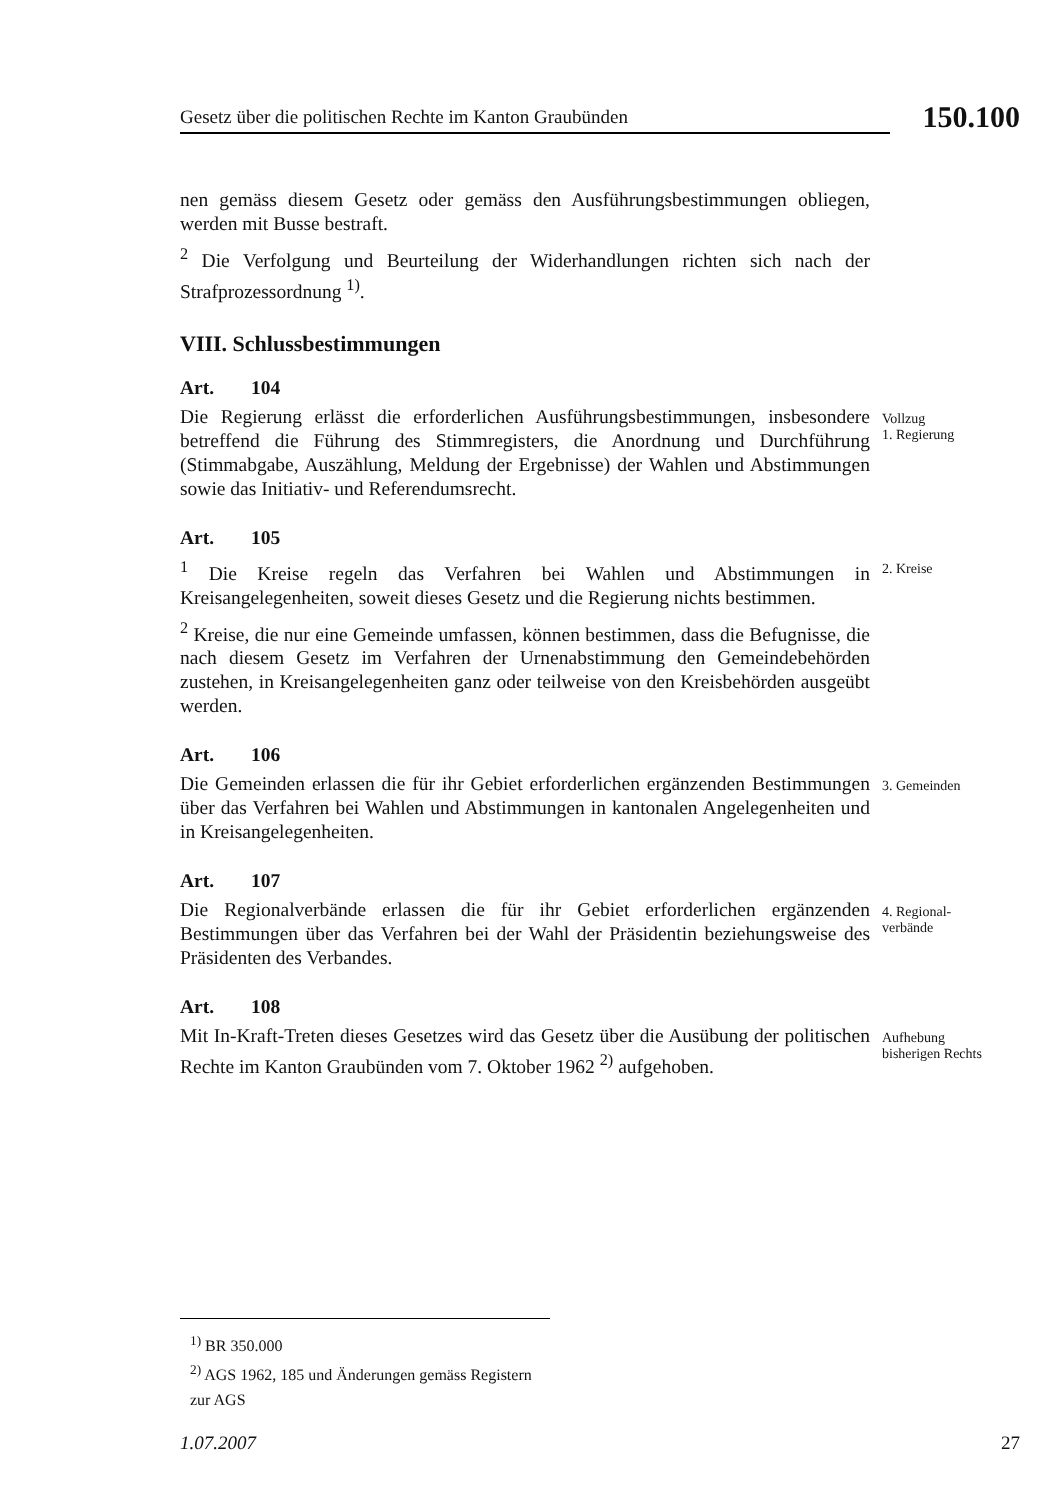Gesetz über die politischen Rechte im Kanton Graubünden
150.100
nen gemäss diesem Gesetz oder gemäss den Ausführungsbestimmungen obliegen, werden mit Busse bestraft.
<sup>2</sup> Die Verfolgung und Beurteilung der Widerhandlungen richten sich nach der Strafprozessordnung <sup>1)</sup>.
VIII. Schlussbestimmungen
Art. 104
Die Regierung erlässt die erforderlichen Ausführungsbestimmungen, insbesondere betreffend die Führung des Stimmregisters, die Anordnung und Durchführung (Stimmabgabe, Auszählung, Meldung der Ergebnisse) der Wahlen und Abstimmungen sowie das Initiativ- und Referendumsrecht.
Vollzug
1. Regierung
Art. 105
<sup>1</sup> Die Kreise regeln das Verfahren bei Wahlen und Abstimmungen in Kreisangelegenheiten, soweit dieses Gesetz und die Regierung nichts bestimmen.
<sup>2</sup> Kreise, die nur eine Gemeinde umfassen, können bestimmen, dass die Befugnisse, die nach diesem Gesetz im Verfahren der Urnenabstimmung den Gemeindebehörden zustehen, in Kreisangelegenheiten ganz oder teilweise von den Kreisbehörden ausgeübt werden.
2. Kreise
Art. 106
Die Gemeinden erlassen die für ihr Gebiet erforderlichen ergänzenden Bestimmungen über das Verfahren bei Wahlen und Abstimmungen in kantonalen Angelegenheiten und in Kreisangelegenheiten.
3. Gemeinden
Art. 107
Die Regionalverbände erlassen die für ihr Gebiet erforderlichen ergänzenden Bestimmungen über das Verfahren bei der Wahl der Präsidentin beziehungsweise des Präsidenten des Verbandes.
4. Regional-
verbände
Art. 108
Mit In-Kraft-Treten dieses Gesetzes wird das Gesetz über die Ausübung der politischen Rechte im Kanton Graubünden vom 7. Oktober 1962 <sup>2)</sup> aufgehoben.
Aufhebung
bisherigen Rechts
<sup>1)</sup> BR 350.000
<sup>2)</sup> AGS 1962, 185 und Änderungen gemäss Registern zur AGS
1.07.2007 27